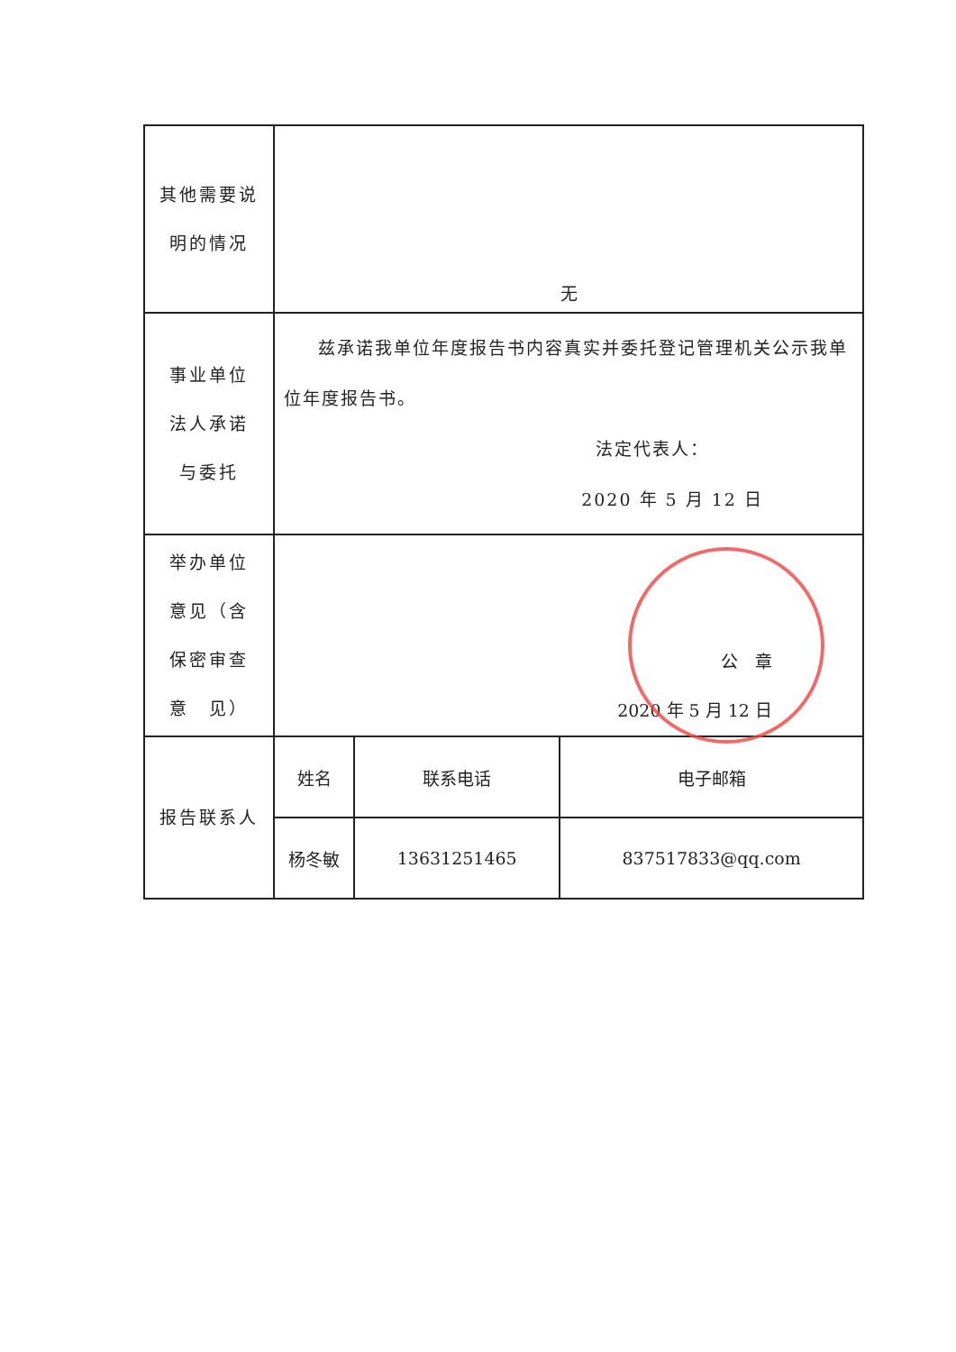| 其他需要说 明的情况 | 无 | | |
| 事业单位 法人承诺 与委托 | 兹承诺我单位年度报告书内容真实并委托登记管理机关公示我单位年度报告书。 法定代表人： 2020 年 5 月 12 日 | | |
| 举办单位 意见（含 保密审查 意 见） | 公 章 2020 年 5 月 12 日 | | |
| 报告联系人 | 姓名 | 联系电话 | 电子邮箱 |
| | 杨冬敏 | 13631251465 | 837517833@qq.com |